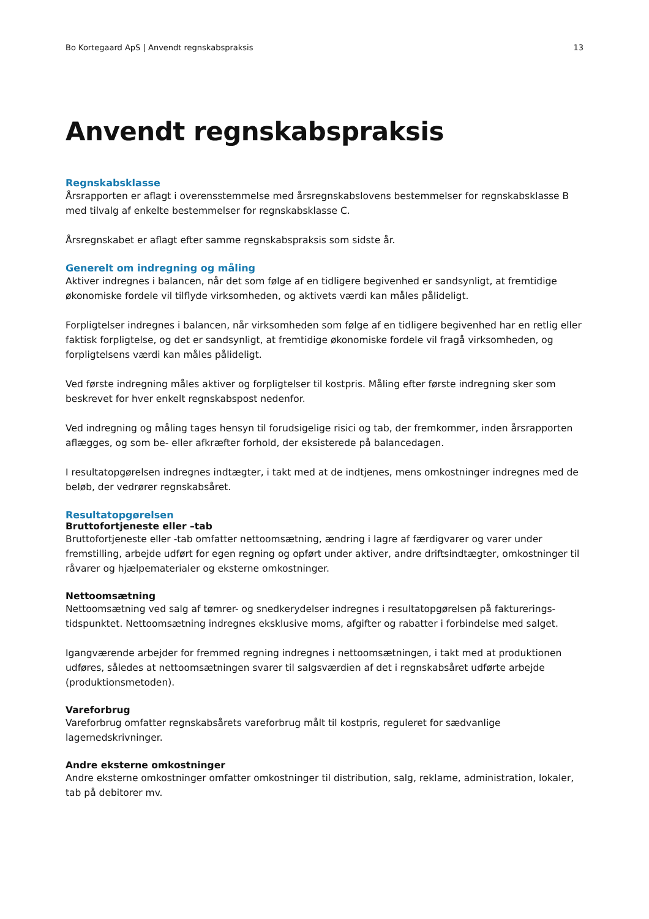Bo Kortegaard ApS | Anvendt regnskabspraksis 13
Anvendt regnskabspraksis
Regnskabsklasse
Årsrapporten er aflagt i overensstemmelse med årsregnskabslovens bestemmelser for regnskabsklasse B med tilvalg af enkelte bestemmelser for regnskabsklasse C.
Årsregnskabet er aflagt efter samme regnskabspraksis som sidste år.
Generelt om indregning og måling
Aktiver indregnes i balancen, når det som følge af en tidligere begivenhed er sandsynligt, at fremtidige økonomiske fordele vil tilflyde virksomheden, og aktivets værdi kan måles pålideligt.
Forpligtelser indregnes i balancen, når virksomheden som følge af en tidligere begivenhed har en retlig eller faktisk forpligtelse, og det er sandsynligt, at fremtidige økonomiske fordele vil fragå virksomheden, og forpligtelsens værdi kan måles pålideligt.
Ved første indregning måles aktiver og forpligtelser til kostpris. Måling efter første indregning sker som beskrevet for hver enkelt regnskabspost nedenfor.
Ved indregning og måling tages hensyn til forudsigelige risici og tab, der fremkommer, inden årsrapporten aflægges, og som be- eller afkræfter forhold, der eksisterede på balancedagen.
I resultatopgørelsen indregnes indtægter, i takt med at de indtjenes, mens omkostninger indregnes med de beløb, der vedrører regnskabsåret.
Resultatopgørelsen
Bruttofortjeneste eller –tab
Bruttofortjeneste eller -tab omfatter nettoomsætning, ændring i lagre af færdigvarer og varer under fremstilling, arbejde udført for egen regning og opført under aktiver, andre driftsindtægter, omkostninger til råvarer og hjælpematerialer og eksterne omkostninger.
Nettoomsætning
Nettoomsætning ved salg af tømrer- og snedkerydelser indregnes i resultatopgørelsen på fakturerings-tidspunktet. Nettoomsætning indregnes eksklusive moms, afgifter og rabatter i forbindelse med salget.
Igangværende arbejder for fremmed regning indregnes i nettoomsætningen, i takt med at produktionen udføres, således at nettoomsætningen svarer til salgsværdien af det i regnskabsåret udførte arbejde (produktionsmetoden).
Vareforbrug
Vareforbrug omfatter regnskabsårets vareforbrug målt til kostpris, reguleret for sædvanlige lagernedskrivninger.
Andre eksterne omkostninger
Andre eksterne omkostninger omfatter omkostninger til distribution, salg, reklame, administration, lokaler, tab på debitorer mv.